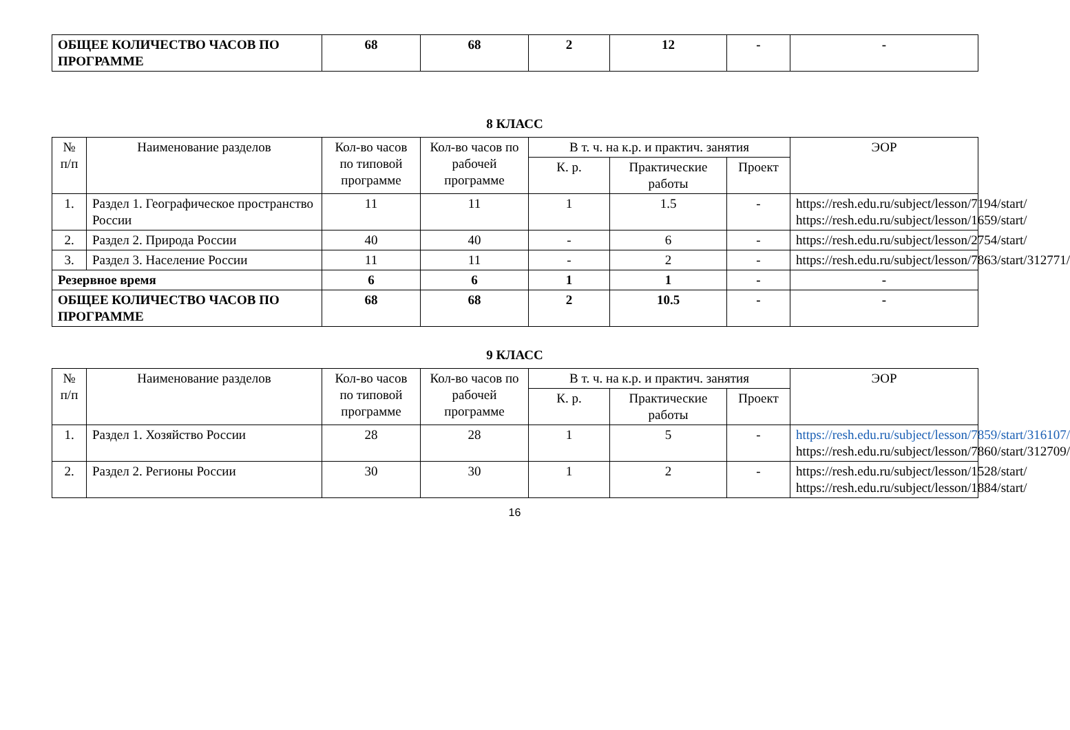| ОБЩЕЕ КОЛИЧЕСТВО ЧАСОВ ПО ПРОГРАММЕ | 68 | 68 | 2 | 12 | - | - |
8 КЛАСС
| № п/п | Наименование разделов | Кол-во часов по типовой программе | Кол-во часов по рабочей программе | В т. ч. на к.р. и практич. занятия | | | ЭОР |
| --- | --- | --- | --- | --- | --- | --- | --- |
| | | | | К. р. | Практические работы | Проект | |
| 1. | Раздел 1. Географическое пространство России | 11 | 11 | 1 | 1.5 | - | https://resh.edu.ru/subject/lesson/7194/start/ https://resh.edu.ru/subject/lesson/1659/start/ |
| 2. | Раздел 2. Природа России | 40 | 40 | - | 6 | - | https://resh.edu.ru/subject/lesson/2754/start/ |
| 3. | Раздел 3. Население России | 11 | 11 | - | 2 | - | https://resh.edu.ru/subject/lesson/7863/start/312771/ |
| Резервное время | | 6 | 6 | 1 | 1 | - | - |
| ОБЩЕЕ КОЛИЧЕСТВО ЧАСОВ ПО ПРОГРАММЕ | | 68 | 68 | 2 | 10.5 | - | - |
9 КЛАСС
| № п/п | Наименование разделов | Кол-во часов по типовой программе | Кол-во часов по рабочей программе | В т. ч. на к.р. и практич. занятия | | | ЭОР |
| --- | --- | --- | --- | --- | --- | --- | --- |
| | | | | К. р. | Практические работы | Проект | |
| 1. | Раздел 1. Хозяйство России | 28 | 28 | 1 | 5 | - | https://resh.edu.ru/subject/lesson/7859/start/316107/ https://resh.edu.ru/subject/lesson/7860/start/312709/ |
| 2. | Раздел 2. Регионы России | 30 | 30 | 1 | 2 | - | https://resh.edu.ru/subject/lesson/1528/start/ https://resh.edu.ru/subject/lesson/1884/start/ |
16